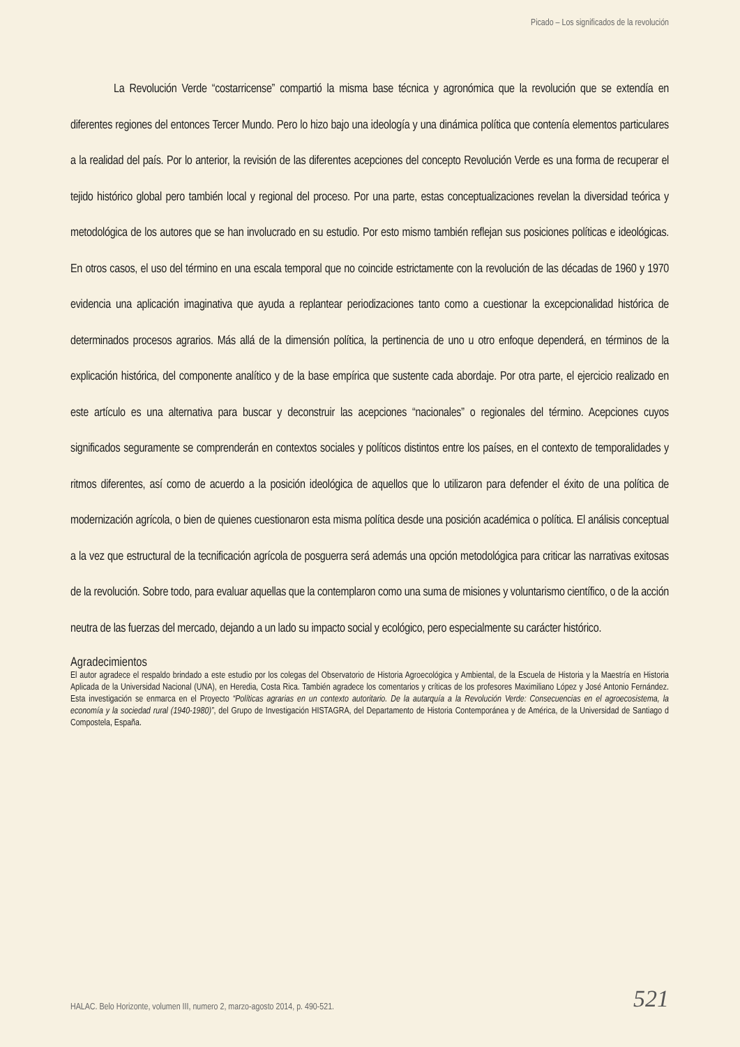Picado – Los significados de la revolución
La Revolución Verde “costarricense” compartió la misma base técnica y agronómica que la revolución que se extendía en diferentes regiones del entonces Tercer Mundo. Pero lo hizo bajo una ideología y una dinámica política que contenía elementos particulares a la realidad del país. Por lo anterior, la revisión de las diferentes acepciones del concepto Revolución Verde es una forma de recuperar el tejido histórico global pero también local y regional del proceso. Por una parte, estas conceptualizaciones revelan la diversidad teórica y metodológica de los autores que se han involucrado en su estudio. Por esto mismo también reflejan sus posiciones políticas e ideológicas. En otros casos, el uso del término en una escala temporal que no coincide estrictamente con la revolución de las décadas de 1960 y 1970 evidencia una aplicación imaginativa que ayuda a replantear periodizaciones tanto como a cuestionar la excepcionalidad histórica de determinados procesos agrarios. Más allá de la dimensión política, la pertinencia de uno u otro enfoque dependerá, en términos de la explicación histórica, del componente analítico y de la base empírica que sustente cada abordaje. Por otra parte, el ejercicio realizado en este artículo es una alternativa para buscar y deconstruir las acepciones “nacionales” o regionales del término. Acepciones cuyos significados seguramente se comprenderán en contextos sociales y políticos distintos entre los países, en el contexto de temporalidades y ritmos diferentes, así como de acuerdo a la posición ideológica de aquellos que lo utilizaron para defender el éxito de una política de modernización agrícola, o bien de quienes cuestionaron esta misma política desde una posición académica o política. El análisis conceptual a la vez que estructural de la tecnificación agrícola de posguerra será además una opción metodológica para criticar las narrativas exitosas de la revolución. Sobre todo, para evaluar aquellas que la contemplaron como una suma de misiones y voluntarismo científico, o de la acción neutra de las fuerzas del mercado, dejando a un lado su impacto social y ecológico, pero especialmente su carácter histórico.
Agradecimientos
El autor agradece el respaldo brindado a este estudio por los colegas del Observatorio de Historia Agroecológica y Ambiental, de la Escuela de Historia y la Maestría en Historia Aplicada de la Universidad Nacional (UNA), en Heredia, Costa Rica. También agradece los comentarios y críticas de los profesores Maximiliano López y José Antonio Fernández. Esta investigación se enmarca en el Proyecto “Políticas agrarias en un contexto autoritario. De la autarquía a la Revolución Verde: Consecuencias en el agroecosistema, la economía y la sociedad rural (1940-1980)”, del Grupo de Investigación HISTAGRA, del Departamento de Historia Contemporánea y de América, de la Universidad de Santiago d Compostela, España.
HALAC. Belo Horizonte, volumen III, numero 2, marzo-agosto 2014, p. 490-521. 521